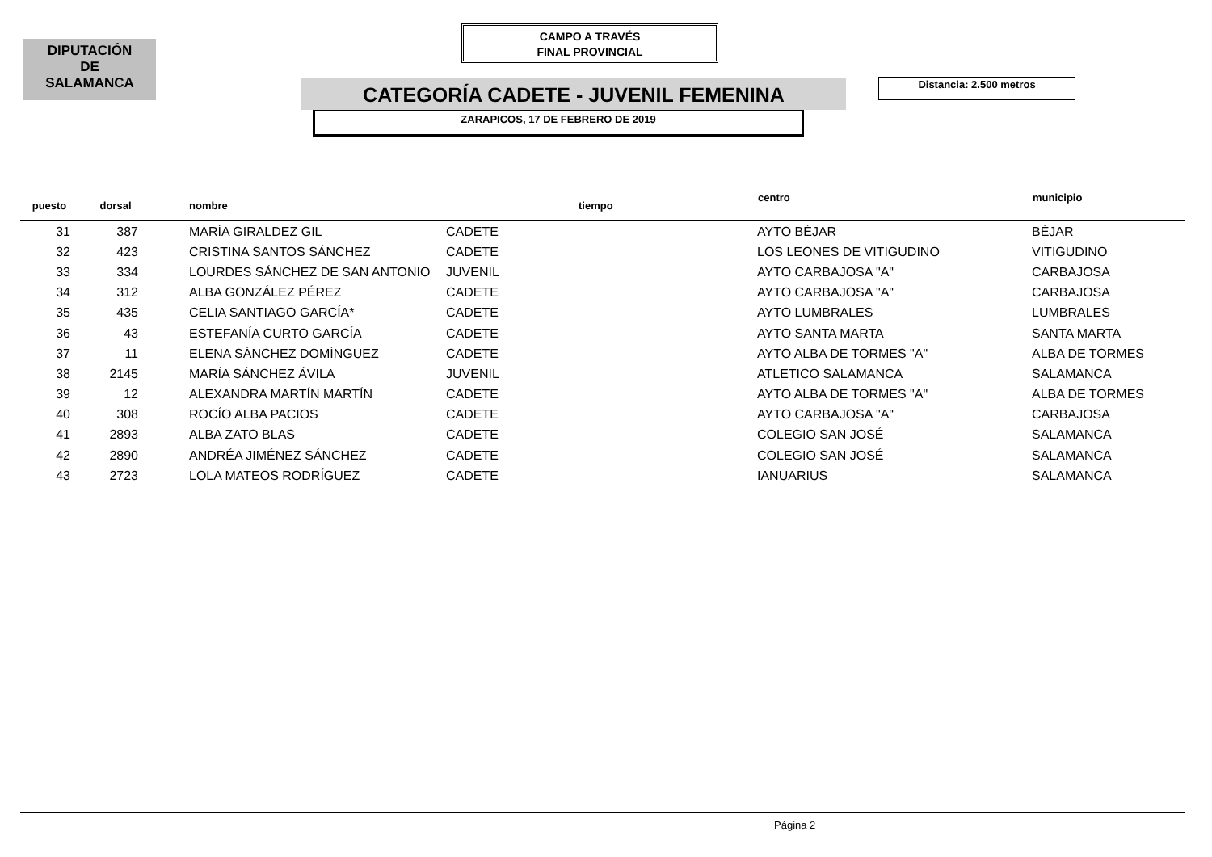DIPUTACIÓN
DE
SALAMANCA
CAMPO A TRAVÉS
FINAL PROVINCIAL
CATEGORÍA CADETE - JUVENIL FEMENINA Distancia: 2.500 metros
ZARAPICOS, 17 DE FEBRERO DE 2019
| puesto | dorsal | nombre | | tiempo | centro | municipio |
| --- | --- | --- | --- | --- | --- | --- |
| 31 | 387 | MARÍA GIRALDEZ GIL | CADETE | | AYTO BÉJAR | BÉJAR |
| 32 | 423 | CRISTINA SANTOS SÁNCHEZ | CADETE | | LOS LEONES DE VITIGUDINO | VITIGUDINO |
| 33 | 334 | LOURDES SÁNCHEZ DE SAN ANTONIO | JUVENIL | | AYTO CARBAJOSA "A" | CARBAJOSA |
| 34 | 312 | ALBA GONZÁLEZ PÉREZ | CADETE | | AYTO CARBAJOSA "A" | CARBAJOSA |
| 35 | 435 | CELIA SANTIAGO GARCÍA* | CADETE | | AYTO LUMBRALES | LUMBRALES |
| 36 | 43 | ESTEFANÍA CURTO GARCÍA | CADETE | | AYTO SANTA MARTA | SANTA MARTA |
| 37 | 11 | ELENA SÁNCHEZ DOMÍNGUEZ | CADETE | | AYTO ALBA DE TORMES "A" | ALBA DE TORMES |
| 38 | 2145 | MARÍA SÁNCHEZ ÁVILA | JUVENIL | | ATLETICO SALAMANCA | SALAMANCA |
| 39 | 12 | ALEXANDRA MARTÍN MARTÍN | CADETE | | AYTO ALBA DE TORMES "A" | ALBA DE TORMES |
| 40 | 308 | ROCÍO ALBA PACIOS | CADETE | | AYTO CARBAJOSA "A" | CARBAJOSA |
| 41 | 2893 | ALBA ZATO BLAS | CADETE | | COLEGIO SAN JOSÉ | SALAMANCA |
| 42 | 2890 | ANDRÉA JIMÉNEZ SÁNCHEZ | CADETE | | COLEGIO SAN JOSÉ | SALAMANCA |
| 43 | 2723 | LOLA MATEOS RODRÍGUEZ | CADETE | | IANUARIUS | SALAMANCA |
Página 2